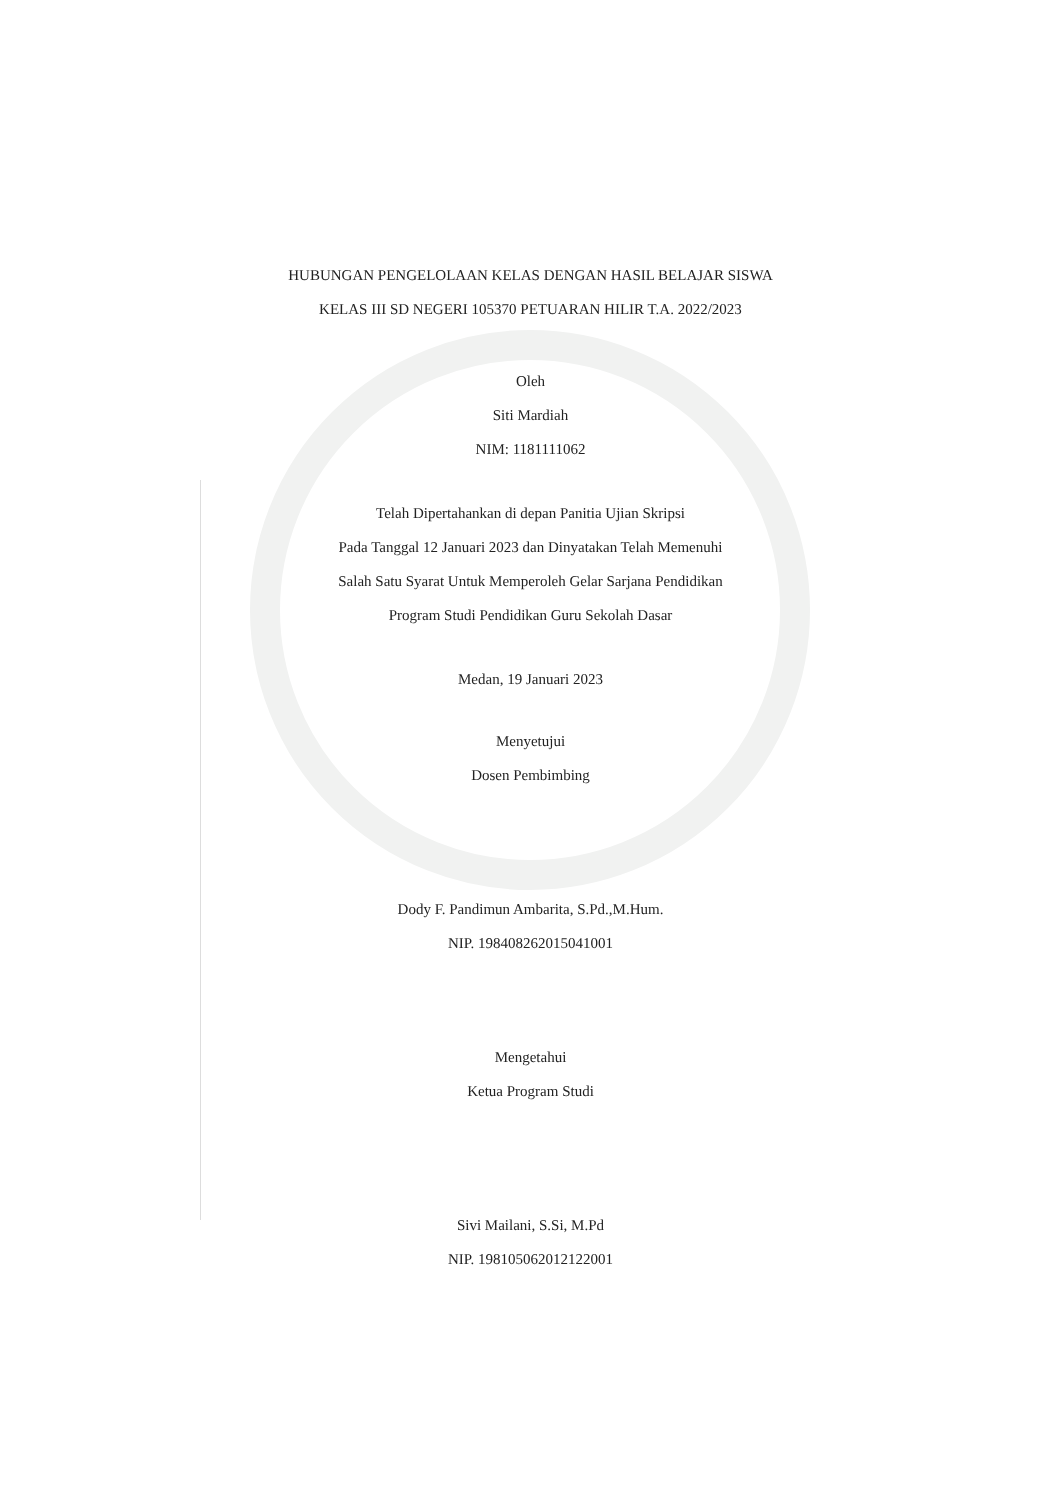HUBUNGAN PENGELOLAAN KELAS DENGAN HASIL BELAJAR SISWA
KELAS III SD NEGERI 105370 PETUARAN HILIR T.A. 2022/2023
Oleh
Siti Mardiah
NIM: 1181111062
Telah Dipertahankan di depan Panitia Ujian Skripsi
Pada Tanggal 12 Januari 2023 dan Dinyatakan Telah Memenuhi
Salah Satu Syarat Untuk Memperoleh Gelar Sarjana Pendidikan
Program Studi Pendidikan Guru Sekolah Dasar
Medan, 19 Januari 2023
Menyetujui
Dosen Pembimbing
Dody F. Pandimun Ambarita, S.Pd.,M.Hum.
NIP. 198408262015041001
Mengetahui
Ketua Program Studi
Sivi Mailani, S.Si, M.Pd
NIP. 198105062012122001